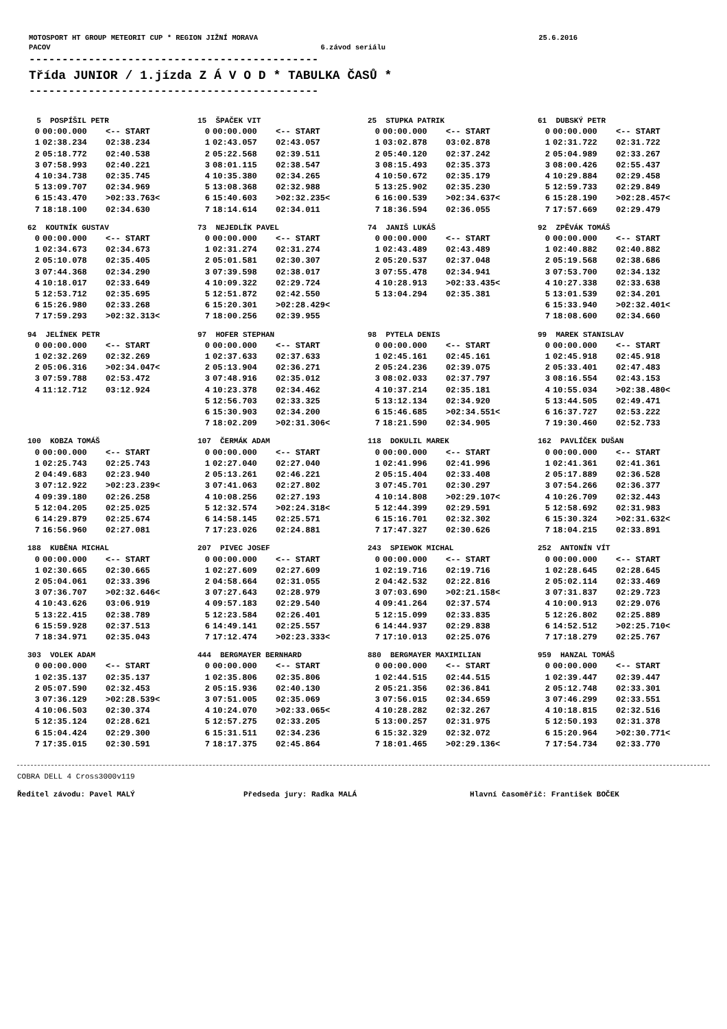MOTOSPORT HT GROUP METEORIT CUP * REGION JIŽNÍ MORAVA 25.6.2016
PACOV 6.závod seriálu
--------------------------------------------
Třída JUNIOR / 1.jízda Z Á V O D * TABULKA ČASŮ *
--------------------------------------------
| 5 POSPÍŠIL PETR | | |
| --- | --- | --- |
| 0 | 00:00.000 | <-- START |
| 1 | 02:38.234 | 02:38.234 |
| 2 | 05:18.772 | 02:40.538 |
| 3 | 07:58.993 | 02:40.221 |
| 4 | 10:34.738 | 02:35.745 |
| 5 | 13:09.707 | 02:34.969 |
| 6 | 15:43.470 | >02:33.763< |
| 7 | 18:18.100 | 02:34.630 |
| 15 ŠPAČEK VIT | | |
| --- | --- | --- |
| 0 | 00:00.000 | <-- START |
| 1 | 02:43.057 | 02:43.057 |
| 2 | 05:22.568 | 02:39.511 |
| 3 | 08:01.115 | 02:38.547 |
| 4 | 10:35.380 | 02:34.265 |
| 5 | 13:08.368 | 02:32.988 |
| 6 | 15:40.603 | >02:32.235< |
| 7 | 18:14.614 | 02:34.011 |
| 25 STUPKA PATRIK | | |
| --- | --- | --- |
| 0 | 00:00.000 | <-- START |
| 1 | 03:02.878 | 03:02.878 |
| 2 | 05:40.120 | 02:37.242 |
| 3 | 08:15.493 | 02:35.373 |
| 4 | 10:50.672 | 02:35.179 |
| 5 | 13:25.902 | 02:35.230 |
| 6 | 16:00.539 | >02:34.637< |
| 7 | 18:36.594 | 02:36.055 |
| 61 DUBSKÝ PETR | | |
| --- | --- | --- |
| 0 | 00:00.000 | <-- START |
| 1 | 02:31.722 | 02:31.722 |
| 2 | 05:04.989 | 02:33.267 |
| 3 | 08:00.426 | 02:55.437 |
| 4 | 10:29.884 | 02:29.458 |
| 5 | 12:59.733 | 02:29.849 |
| 6 | 15:28.190 | >02:28.457< |
| 7 | 17:57.669 | 02:29.479 |
| 62 KOUTNÍK GUSTAV | | |
| --- | --- | --- |
| 0 | 00:00.000 | <-- START |
| 1 | 02:34.673 | 02:34.673 |
| 2 | 05:10.078 | 02:35.405 |
| 3 | 07:44.368 | 02:34.290 |
| 4 | 10:18.017 | 02:33.649 |
| 5 | 12:53.712 | 02:35.695 |
| 6 | 15:26.980 | 02:33.268 |
| 7 | 17:59.293 | >02:32.313< |
| 73 NEJEDLÍK PAVEL | | |
| --- | --- | --- |
| 0 | 00:00.000 | <-- START |
| 1 | 02:31.274 | 02:31.274 |
| 2 | 05:01.581 | 02:30.307 |
| 3 | 07:39.598 | 02:38.017 |
| 4 | 10:09.322 | 02:29.724 |
| 5 | 12:51.872 | 02:42.550 |
| 6 | 15:20.301 | >02:28.429< |
| 7 | 18:00.256 | 02:39.955 |
| 74 JANIŠ LUKÁŠ | | |
| --- | --- | --- |
| 0 | 00:00.000 | <-- START |
| 1 | 02:43.489 | 02:43.489 |
| 2 | 05:20.537 | 02:37.048 |
| 3 | 07:55.478 | 02:34.941 |
| 4 | 10:28.913 | >02:33.435< |
| 5 | 13:04.294 | 02:35.381 |
| 92 ZPĚVÁK TOMÁŠ | | |
| --- | --- | --- |
| 0 | 00:00.000 | <-- START |
| 1 | 02:40.882 | 02:40.882 |
| 2 | 05:19.568 | 02:38.686 |
| 3 | 07:53.700 | 02:34.132 |
| 4 | 10:27.338 | 02:33.638 |
| 5 | 13:01.539 | 02:34.201 |
| 6 | 15:33.940 | >02:32.401< |
| 7 | 18:08.600 | 02:34.660 |
| 94 JELÍNEK PETR | | |
| --- | --- | --- |
| 0 | 00:00.000 | <-- START |
| 1 | 02:32.269 | 02:32.269 |
| 2 | 05:06.316 | >02:34.047< |
| 3 | 07:59.788 | 02:53.472 |
| 4 | 11:12.712 | 03:12.924 |
| 97 HOFER STEPHAN | | |
| --- | --- | --- |
| 0 | 00:00.000 | <-- START |
| 1 | 02:37.633 | 02:37.633 |
| 2 | 05:13.904 | 02:36.271 |
| 3 | 07:48.916 | 02:35.012 |
| 4 | 10:23.378 | 02:34.462 |
| 5 | 12:56.703 | 02:33.325 |
| 6 | 15:30.903 | 02:34.200 |
| 7 | 18:02.209 | >02:31.306< |
| 98 PYTELA DENIS | | |
| --- | --- | --- |
| 0 | 00:00.000 | <-- START |
| 1 | 02:45.161 | 02:45.161 |
| 2 | 05:24.236 | 02:39.075 |
| 3 | 08:02.033 | 02:37.797 |
| 4 | 10:37.214 | 02:35.181 |
| 5 | 13:12.134 | 02:34.920 |
| 6 | 15:46.685 | >02:34.551< |
| 7 | 18:21.590 | 02:34.905 |
| 99 MAREK STANISLAV | | |
| --- | --- | --- |
| 0 | 00:00.000 | <-- START |
| 1 | 02:45.918 | 02:45.918 |
| 2 | 05:33.401 | 02:47.483 |
| 3 | 08:16.554 | 02:43.153 |
| 4 | 10:55.034 | >02:38.480< |
| 5 | 13:44.505 | 02:49.471 |
| 6 | 16:37.727 | 02:53.222 |
| 7 | 19:30.460 | 02:52.733 |
| 100 KOBZA TOMÁŠ | | |
| --- | --- | --- |
| 0 | 00:00.000 | <-- START |
| 1 | 02:25.743 | 02:25.743 |
| 2 | 04:49.683 | 02:23.940 |
| 3 | 07:12.922 | >02:23.239< |
| 4 | 09:39.180 | 02:26.258 |
| 5 | 12:04.205 | 02:25.025 |
| 6 | 14:29.879 | 02:25.674 |
| 7 | 16:56.960 | 02:27.081 |
| 107 ČERMÁK ADAM | | |
| --- | --- | --- |
| 0 | 00:00.000 | <-- START |
| 1 | 02:27.040 | 02:27.040 |
| 2 | 05:13.261 | 02:46.221 |
| 3 | 07:41.063 | 02:27.802 |
| 4 | 10:08.256 | 02:27.193 |
| 5 | 12:32.574 | >02:24.318< |
| 6 | 14:58.145 | 02:25.571 |
| 7 | 17:23.026 | 02:24.881 |
| 118 DOKULIL MAREK | | |
| --- | --- | --- |
| 0 | 00:00.000 | <-- START |
| 1 | 02:41.996 | 02:41.996 |
| 2 | 05:15.404 | 02:33.408 |
| 3 | 07:45.701 | 02:30.297 |
| 4 | 10:14.808 | >02:29.107< |
| 5 | 12:44.399 | 02:29.591 |
| 6 | 15:16.701 | 02:32.302 |
| 7 | 17:47.327 | 02:30.626 |
| 162 PAVLÍČEK DUŠAN | | |
| --- | --- | --- |
| 0 | 00:00.000 | <-- START |
| 1 | 02:41.361 | 02:41.361 |
| 2 | 05:17.889 | 02:36.528 |
| 3 | 07:54.266 | 02:36.377 |
| 4 | 10:26.709 | 02:32.443 |
| 5 | 12:58.692 | 02:31.983 |
| 6 | 15:30.324 | >02:31.632< |
| 7 | 18:04.215 | 02:33.891 |
| 188 KUBĚNA MICHAL | | |
| --- | --- | --- |
| 0 | 00:00.000 | <-- START |
| 1 | 02:30.665 | 02:30.665 |
| 2 | 05:04.061 | 02:33.396 |
| 3 | 07:36.707 | >02:32.646< |
| 4 | 10:43.626 | 03:06.919 |
| 5 | 13:22.415 | 02:38.789 |
| 6 | 15:59.928 | 02:37.513 |
| 7 | 18:34.971 | 02:35.043 |
| 207 PIVEC JOSEF | | |
| --- | --- | --- |
| 0 | 00:00.000 | <-- START |
| 1 | 02:27.609 | 02:27.609 |
| 2 | 04:58.664 | 02:31.055 |
| 3 | 07:27.643 | 02:28.979 |
| 4 | 09:57.183 | 02:29.540 |
| 5 | 12:23.584 | 02:26.401 |
| 6 | 14:49.141 | 02:25.557 |
| 7 | 17:12.474 | >02:23.333< |
| 243 SPIEWOK MICHAL | | |
| --- | --- | --- |
| 0 | 00:00.000 | <-- START |
| 1 | 02:19.716 | 02:19.716 |
| 2 | 04:42.532 | 02:22.816 |
| 3 | 07:03.690 | >02:21.158< |
| 4 | 09:41.264 | 02:37.574 |
| 5 | 12:15.099 | 02:33.835 |
| 6 | 14:44.937 | 02:29.838 |
| 7 | 17:10.013 | 02:25.076 |
| 252 ANTONÍN VÍT | | |
| --- | --- | --- |
| 0 | 00:00.000 | <-- START |
| 1 | 02:28.645 | 02:28.645 |
| 2 | 05:02.114 | 02:33.469 |
| 3 | 07:31.837 | 02:29.723 |
| 4 | 10:00.913 | 02:29.076 |
| 5 | 12:26.802 | 02:25.889 |
| 6 | 14:52.512 | >02:25.710< |
| 7 | 17:18.279 | 02:25.767 |
| 303 VOLEK ADAM | | |
| --- | --- | --- |
| 0 | 00:00.000 | <-- START |
| 1 | 02:35.137 | 02:35.137 |
| 2 | 05:07.590 | 02:32.453 |
| 3 | 07:36.129 | >02:28.539< |
| 4 | 10:06.503 | 02:30.374 |
| 5 | 12:35.124 | 02:28.621 |
| 6 | 15:04.424 | 02:29.300 |
| 7 | 17:35.015 | 02:30.591 |
| 444 BERGMAYER BERNHARD | | |
| --- | --- | --- |
| 0 | 00:00.000 | <-- START |
| 1 | 02:35.806 | 02:35.806 |
| 2 | 05:15.936 | 02:40.130 |
| 3 | 07:51.005 | 02:35.069 |
| 4 | 10:24.070 | >02:33.065< |
| 5 | 12:57.275 | 02:33.205 |
| 6 | 15:31.511 | 02:34.236 |
| 7 | 18:17.375 | 02:45.864 |
| 880 BERGMAYER MAXIMILIAN | | |
| --- | --- | --- |
| 0 | 00:00.000 | <-- START |
| 1 | 02:44.515 | 02:44.515 |
| 2 | 05:21.356 | 02:36.841 |
| 3 | 07:56.015 | 02:34.659 |
| 4 | 10:28.282 | 02:32.267 |
| 5 | 13:00.257 | 02:31.975 |
| 6 | 15:32.329 | 02:32.072 |
| 7 | 18:01.465 | >02:29.136< |
| 959 HANZAL TOMÁŠ | | |
| --- | --- | --- |
| 0 | 00:00.000 | <-- START |
| 1 | 02:39.447 | 02:39.447 |
| 2 | 05:12.748 | 02:33.301 |
| 3 | 07:46.299 | 02:33.551 |
| 4 | 10:18.815 | 02:32.516 |
| 5 | 12:50.193 | 02:31.378 |
| 6 | 15:20.964 | >02:30.771< |
| 7 | 17:54.734 | 02:33.770 |
COBRA DELL 4 Cross3000v119
Ředitel závodu: Pavel MALÝ Předseda jury: Radka MALÁ Hlavní časoměřič: František BOČEK